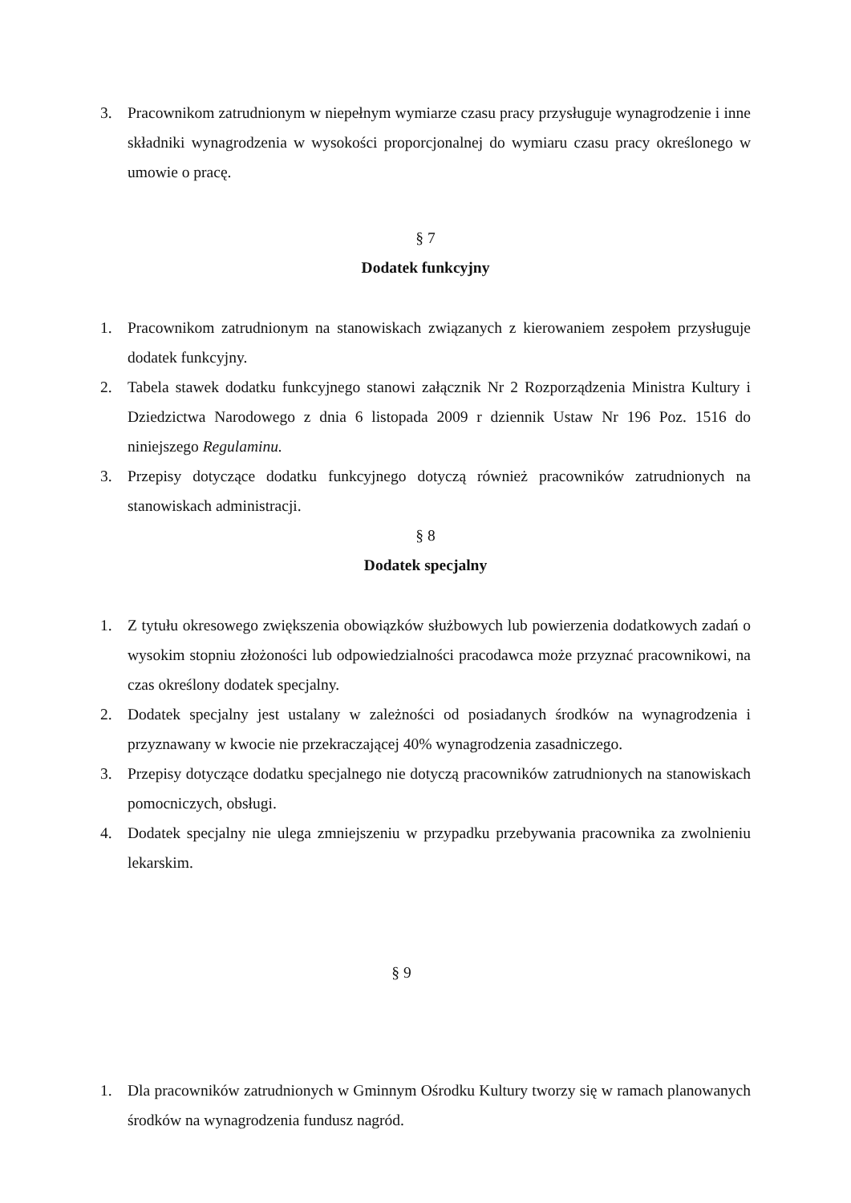3. Pracownikom zatrudnionym w niepełnym wymiarze czasu pracy przysługuje wynagrodzenie i inne składniki wynagrodzenia w wysokości proporcjonalnej do wymiaru czasu pracy określonego w umowie o pracę.
§ 7
Dodatek funkcyjny
1. Pracownikom zatrudnionym na stanowiskach związanych z kierowaniem zespołem przysługuje dodatek funkcyjny.
2. Tabela stawek dodatku funkcyjnego stanowi załącznik Nr 2 Rozporządzenia Ministra Kultury i Dziedzictwa Narodowego z dnia 6 listopada 2009 r dziennik Ustaw Nr 196 Poz. 1516 do niniejszego Regulaminu.
3. Przepisy dotyczące dodatku funkcyjnego dotyczą również pracowników zatrudnionych na stanowiskach administracji.
§ 8
Dodatek specjalny
1. Z tytułu okresowego zwiększenia obowiązków służbowych lub powierzenia dodatkowych zadań o wysokim stopniu złożoności lub odpowiedzialności pracodawca może przyznać pracownikowi, na czas określony dodatek specjalny.
2. Dodatek specjalny jest ustalany w zależności od posiadanych środków na wynagrodzenia i przyznawany w kwocie nie przekraczającej 40% wynagrodzenia zasadniczego.
3. Przepisy dotyczące dodatku specjalnego nie dotyczą pracowników zatrudnionych na stanowiskach pomocniczych, obsługi.
4. Dodatek specjalny nie ulega zmniejszeniu w przypadku przebywania pracownika za zwolnieniu lekarskim.
§ 9
1. Dla pracowników zatrudnionych w Gminnym Ośrodku Kultury tworzy się w ramach planowanych środków na wynagrodzenia fundusz nagród.